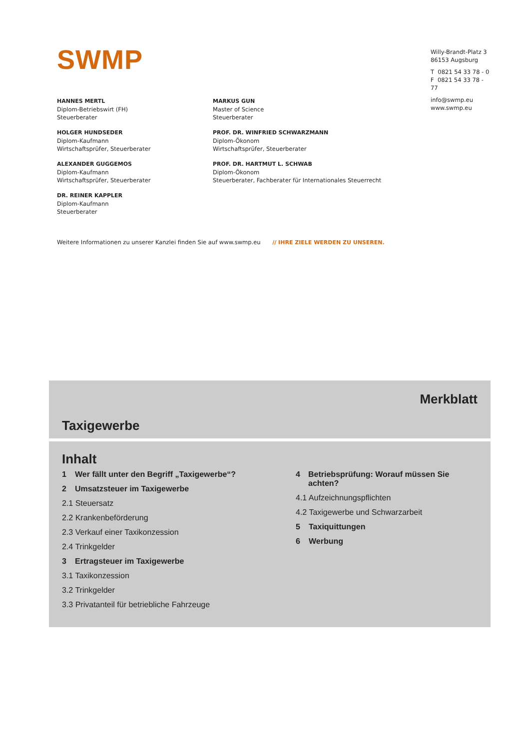SWMP
Willy-Brandt-Platz 3
86153 Augsburg
T 0821 54 33 78 - 0
F 0821 54 33 78 - 77
info@swmp.eu
www.swmp.eu
HANNES MERTL
Diplom-Betriebswirt (FH)
Steuerberater
HOLGER HUNDSEDER
Diplom-Kaufmann
Wirtschaftsprüfer, Steuerberater
ALEXANDER GUGGEMOS
Diplom-Kaufmann
Wirtschaftsprüfer, Steuerberater
DR. REINER KAPPLER
Diplom-Kaufmann
Steuerberater
MARKUS GUN
Master of Science
Steuerberater
PROF. DR. WINFRIED SCHWARZMANN
Diplom-Ökonom
Wirtschaftsprüfer, Steuerberater
PROF. DR. HARTMUT L. SCHWAB
Diplom-Ökonom
Steuerberater, Fachberater für Internationales Steuerrecht
Weitere Informationen zu unserer Kanzlei finden Sie auf www.swmp.eu // IHRE ZIELE WERDEN ZU UNSEREN.
Merkblatt
Taxigewerbe
Inhalt
1 Wer fällt unter den Begriff „Taxigewerbe“?
2 Umsatzsteuer im Taxigewerbe
2.1 Steuersatz
2.2 Krankenbeförderung
2.3 Verkauf einer Taxikonzession
2.4 Trinkgelder
3 Ertragsteuer im Taxigewerbe
3.1 Taxikonzession
3.2 Trinkgelder
3.3 Privatanteil für betriebliche Fahrzeuge
4 Betriebsprüfung: Worauf müssen Sie achten?
4.1 Aufzeichnungspflichten
4.2 Taxigewerbe und Schwarzarbeit
5 Taxiquittungen
6 Werbung